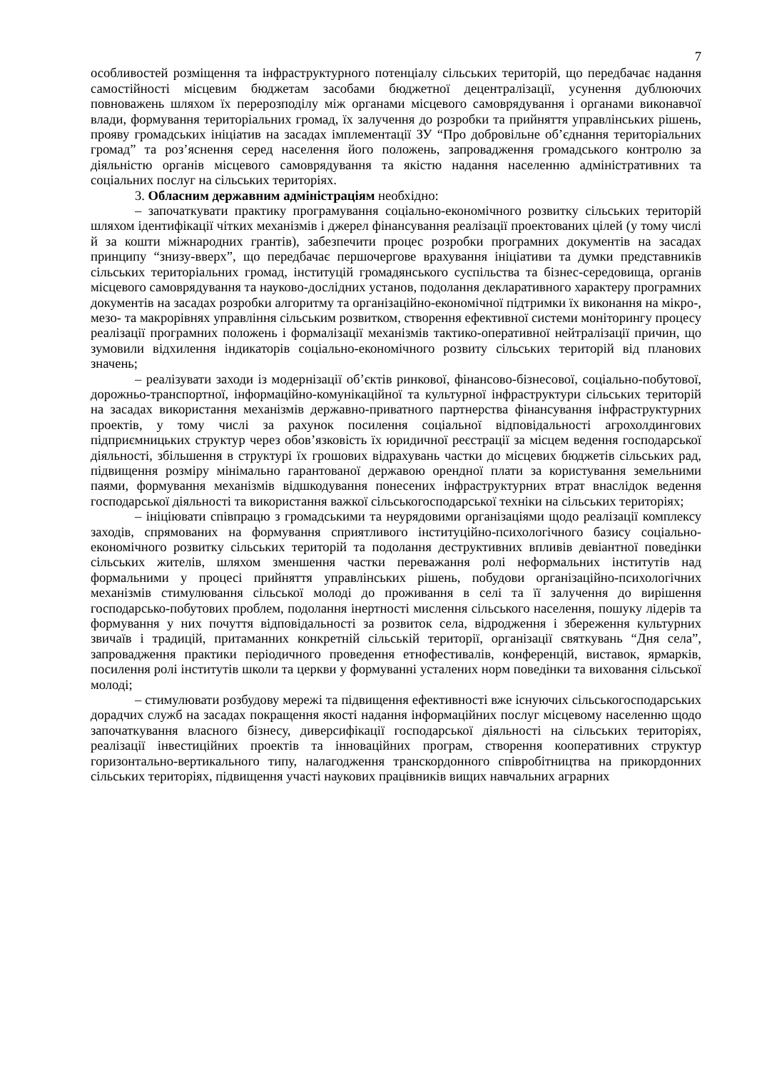7
особливостей розміщення та інфраструктурного потенціалу сільських територій, що передбачає надання самостійності місцевим бюджетам засобами бюджетної децентралізації, усунення дублюючих повноважень шляхом їх перерозподілу між органами місцевого самоврядування і органами виконавчої влади, формування територіальних громад, їх залучення до розробки та прийняття управлінських рішень, прояву громадських ініціатив на засадах імплементації ЗУ “Про добровільне об’єднання територіальних громад” та роз’яснення серед населення його положень, запровадження громадського контролю за діяльністю органів місцевого самоврядування та якістю надання населенню адміністративних та соціальних послуг на сільських територіях.
3. Обласним державним адміністраціям необхідно:
– започаткувати практику програмування соціально-економічного розвитку сільських територій шляхом ідентифікації чітких механізмів і джерел фінансування реалізації проектованих цілей (у тому числі й за кошти міжнародних грантів), забезпечити процес розробки програмних документів на засадах принципу “знизу-вверх”, що передбачає першочергове врахування ініціативи та думки представників сільських територіальних громад, інституцій громадянського суспільства та бізнес-середовища, органів місцевого самоврядування та науково-дослідних установ, подолання декларативного характеру програмних документів на засадах розробки алгоритму та організаційно-економічної підтримки їх виконання на мікро-, мезо- та макрорівнях управління сільським розвитком, створення ефективної системи моніторингу процесу реалізації програмних положень і формалізації механізмів тактико-оперативної нейтралізації причин, що зумовили відхилення індикаторів соціально-економічного розвиту сільських територій від планових значень;
– реалізувати заходи із модернізації об’єктів ринкової, фінансово-бізнесової, соціально-побутової, дорожньо-транспортної, інформаційно-комунікаційної та культурної інфраструктури сільських територій на засадах використання механізмів державно-приватного партнерства фінансування інфраструктурних проектів, у тому числі за рахунок посилення соціальної відповідальності агрохолдингових підприємницьких структур через обов’язковість їх юридичної реєстрації за місцем ведення господарської діяльності, збільшення в структурі їх грошових відрахувань частки до місцевих бюджетів сільських рад, підвищення розміру мінімально гарантованої державою орендної плати за користування земельними паями, формування механізмів відшкодування понесених інфраструктурних втрат внаслідок ведення господарської діяльності та використання важкої сільськогосподарської техніки на сільських територіях;
– ініціювати співпрацю з громадськими та неурядовими організаціями щодо реалізації комплексу заходів, спрямованих на формування сприятливого інституційно-психологічного базису соціально-економічного розвитку сільських територій та подолання деструктивних впливів девіантної поведінки сільських жителів, шляхом зменшення частки переважання ролі неформальних інститутів над формальними у процесі прийняття управлінських рішень, побудови організаційно-психологічних механізмів стимулювання сільської молоді до проживання в селі та її залучення до вирішення господарсько-побутових проблем, подолання інертності мислення сільського населення, пошуку лідерів та формування у них почуття відповідальності за розвиток села, відродження і збереження культурних звичаїв і традицій, притаманних конкретній сільській території, організації святкувань “Дня села”, запровадження практики періодичного проведення етнофестивалів, конференцій, виставок, ярмарків, посилення ролі інститутів школи та церкви у формуванні усталених норм поведінки та виховання сільської молоді;
– стимулювати розбудову мережі та підвищення ефективності вже існуючих сільськогосподарських дорадчих служб на засадах покращення якості надання інформаційних послуг місцевому населенню щодо започаткування власного бізнесу, диверсифікації господарської діяльності на сільських територіях, реалізації інвестиційних проектів та інноваційних програм, створення кооперативних структур горизонтально-вертикального типу, налагодження транскордонного співробітництва на прикордонних сільських територіях, підвищення участі наукових працівників вищих навчальних аграрних